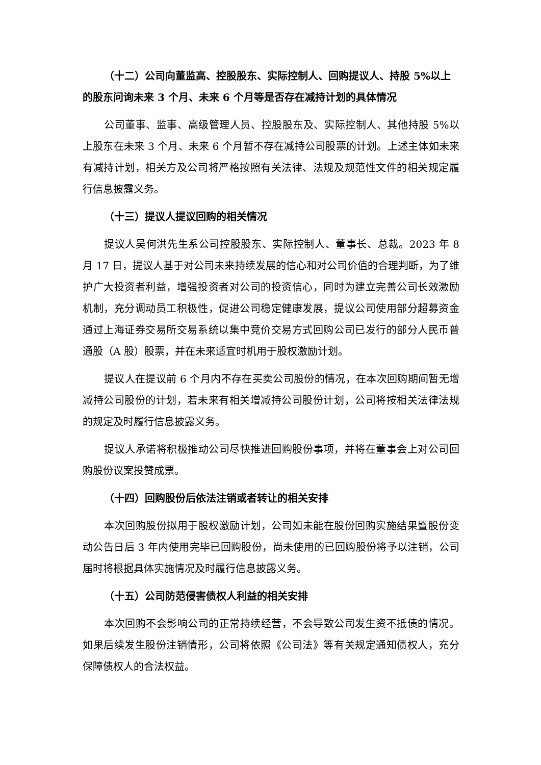（十二）公司向董监高、控股股东、实际控制人、回购提议人、持股 5%以上的股东问询未来 3 个月、未来 6 个月等是否存在减持计划的具体情况
公司董事、监事、高级管理人员、控股股东及、实际控制人、其他持股 5%以上股东在未来 3 个月、未来 6 个月暂不存在减持公司股票的计划。上述主体如未来有减持计划，相关方及公司将严格按照有关法律、法规及规范性文件的相关规定履行信息披露义务。
（十三）提议人提议回购的相关情况
提议人吴何洪先生系公司控股股东、实际控制人、董事长、总裁。2023 年 8 月 17 日，提议人基于对公司未来持续发展的信心和对公司价值的合理判断，为了维护广大投资者利益，增强投资者对公司的投资信心，同时为建立完善公司长效激励机制，充分调动员工积极性，促进公司稳定健康发展，提议公司使用部分超募资金通过上海证券交易所交易系统以集中竞价交易方式回购公司已发行的部分人民币普通股（A 股）股票，并在未来适宜时机用于股权激励计划。
提议人在提议前 6 个月内不存在买卖公司股份的情况，在本次回购期间暂无增减持公司股份的计划，若未来有相关增减持公司股份计划，公司将按相关法律法规的规定及时履行信息披露义务。
提议人承诺将积极推动公司尽快推进回购股份事项，并将在董事会上对公司回购股份议案投赞成票。
（十四）回购股份后依法注销或者转让的相关安排
本次回购股份拟用于股权激励计划，公司如未能在股份回购实施结果暨股份变动公告日后 3 年内使用完毕已回购股份，尚未使用的已回购股份将予以注销，公司届时将根据具体实施情况及时履行信息披露义务。
（十五）公司防范侵害债权人利益的相关安排
本次回购不会影响公司的正常持续经营，不会导致公司发生资不抵债的情况。如果后续发生股份注销情形，公司将依照《公司法》等有关规定通知债权人，充分保障债权人的合法权益。